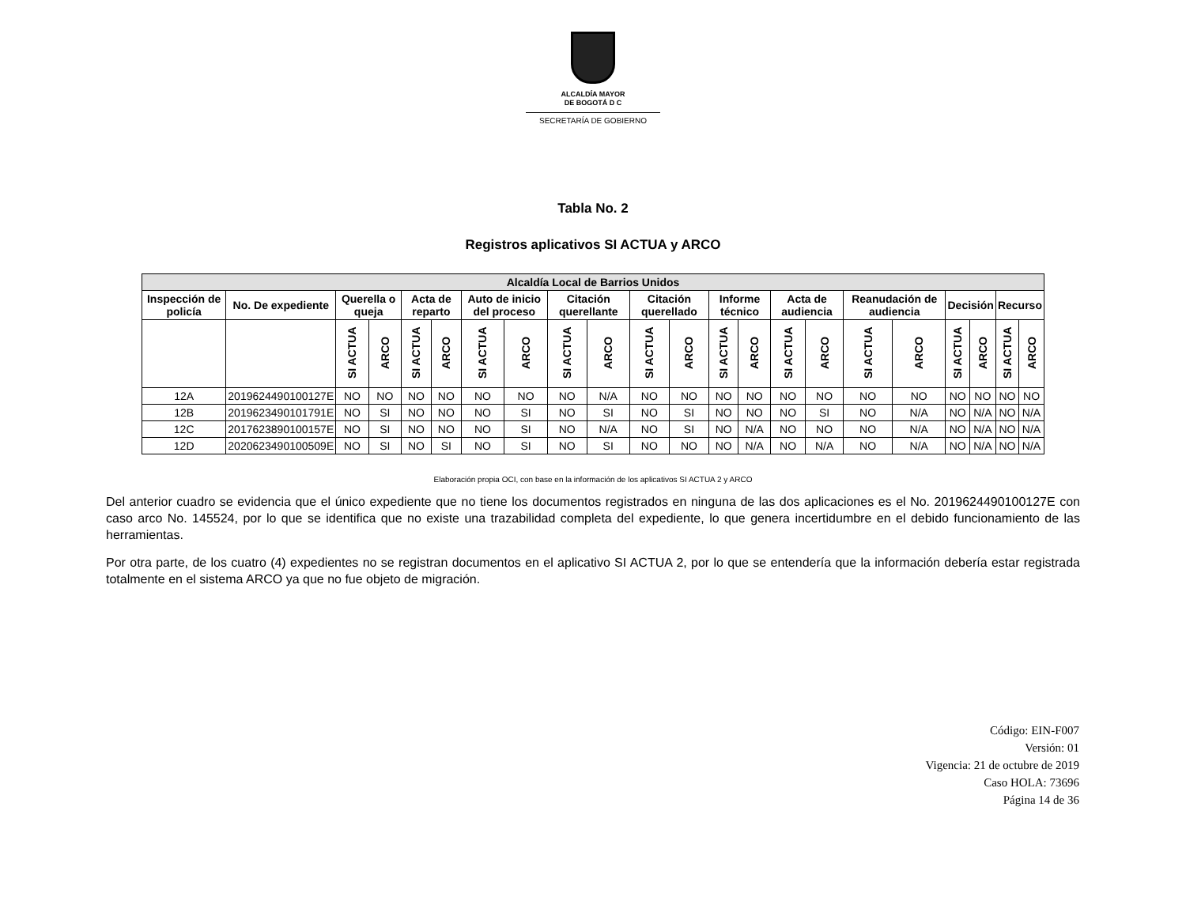ALCALDÍA MAYOR
DE BOGOTÁ D C
SECRETARÍA DE GOBIERNO
Tabla No. 2
Registros aplicativos SI ACTUA y ARCO
| Alcaldía Local de Barrios Unidos | | | | | | | | | | | | | | | | | | | | | |
| --- | --- | --- | --- | --- | --- | --- | --- | --- | --- | --- | --- | --- | --- | --- | --- | --- | --- | --- | --- | --- | --- |
| Inspección de policía | No. De expediente | Querella o queja | | Acta de reparto | | Auto de inicio del proceso | | Citación querellante | | Citación querellado | | Informe técnico | | Acta de audiencia | | Reanudación de audiencia | | Decisión | | Recurso | |
| | | SI ACTUA | ARCO | SI ACTUA | ARCO | SI ACTUA | ARCO | SI ACTUA | ARCO | SI ACTUA | ARCO | SI ACTUA | ARCO | SI ACTUA | ARCO | SI ACTUA | ARCO | SI ACTUA | ARCO | SI ACTUA | ARCO |
| 12A | 2019624490100127E | NO | NO | NO | NO | NO | NO | NO | N/A | NO | NO | NO | NO | NO | NO | NO | NO | NO | NO | NO | NO |
| 12B | 2019623490101791E | NO | SI | NO | NO | NO | SI | NO | SI | NO | SI | NO | NO | NO | SI | NO | N/A | NO | N/A | NO | N/A |
| 12C | 2017623890100157E | NO | SI | NO | NO | NO | SI | NO | N/A | NO | SI | NO | N/A | NO | NO | NO | N/A | NO | N/A | NO | N/A |
| 12D | 2020623490100509E | NO | SI | NO | SI | NO | SI | NO | SI | NO | NO | NO | N/A | NO | N/A | NO | N/A | NO | N/A | NO | N/A |
Elaboración propia OCI, con base en la información de los aplicativos SI ACTUA 2 y ARCO
Del anterior cuadro se evidencia que el único expediente que no tiene los documentos registrados en ninguna de las dos aplicaciones es el No. 2019624490100127E con caso arco No. 145524, por lo que se identifica que no existe una trazabilidad completa del expediente, lo que genera incertidumbre en el debido funcionamiento de las herramientas.
Por otra parte, de los cuatro (4) expedientes no se registran documentos en el aplicativo SI ACTUA 2, por lo que se entendería que la información debería estar registrada totalmente en el sistema ARCO ya que no fue objeto de migración.
Código: EIN-F007
Versión: 01
Vigencia: 21 de octubre de 2019
Caso HOLA: 73696
Página 14 de 36